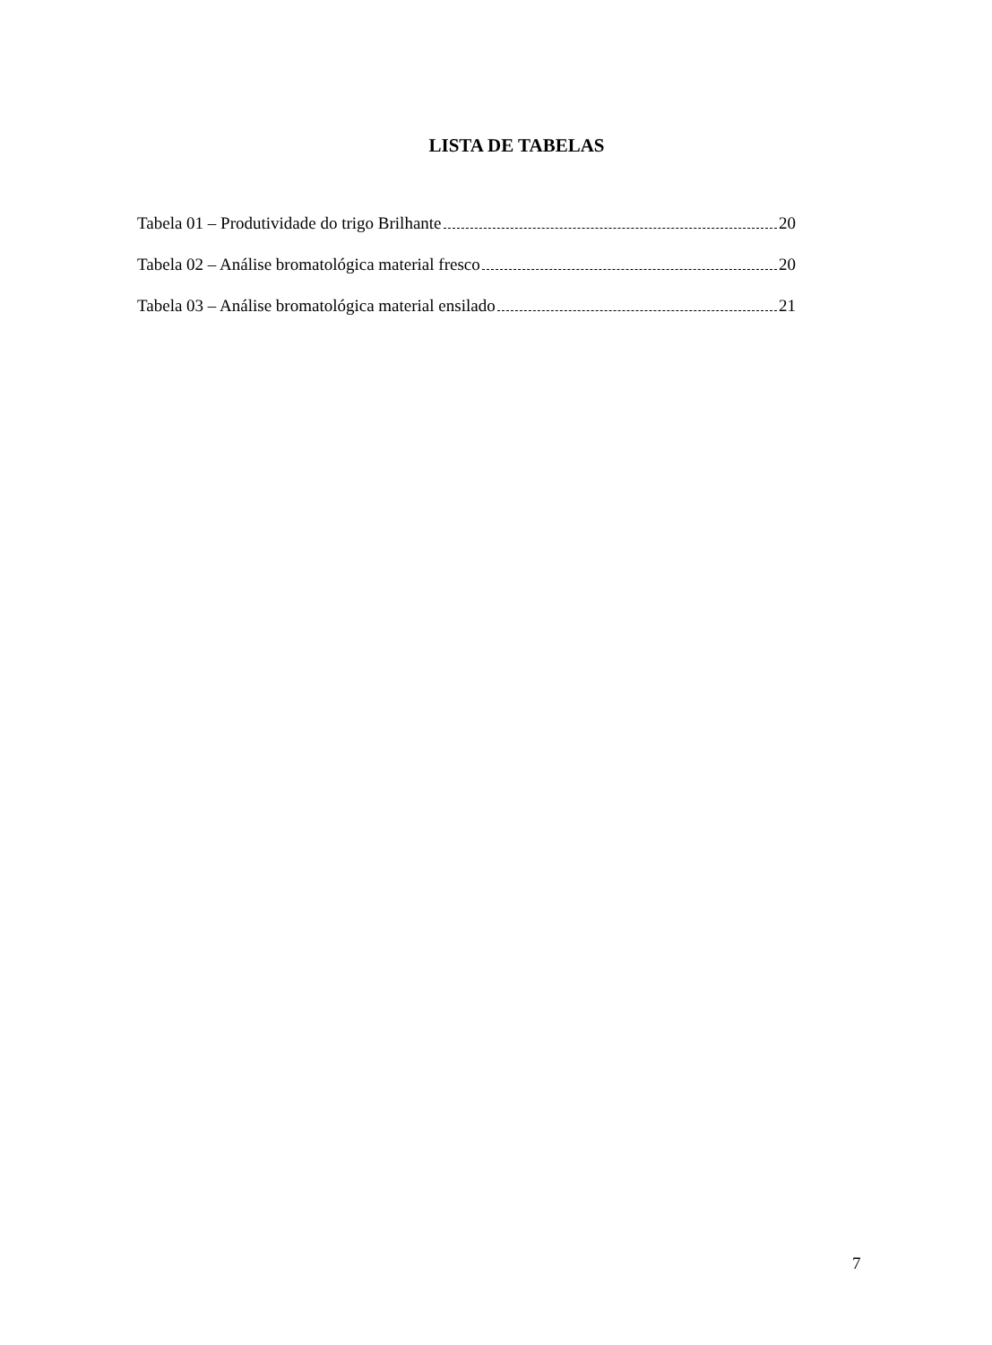LISTA DE TABELAS
Tabela 01 – Produtividade do trigo Brilhante 20
Tabela 02 – Análise bromatológica material fresco 20
Tabela 03 – Análise bromatológica material ensilado 21
7